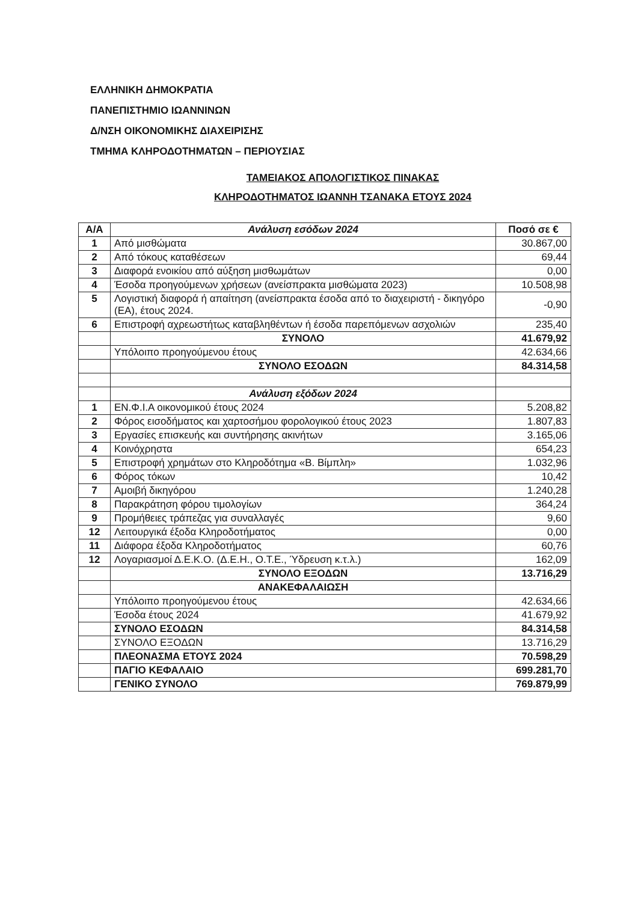ΕΛΛΗΝΙΚΗ ΔΗΜΟΚΡΑΤΙΑ
ΠΑΝΕΠΙΣΤΗΜΙΟ ΙΩΑΝΝΙΝΩΝ
Δ/ΝΣΗ ΟΙΚΟΝΟΜΙΚΗΣ ΔΙΑΧΕΙΡΙΣΗΣ
ΤΜΗΜΑ ΚΛΗΡΟΔΟΤΗΜΑΤΩΝ – ΠΕΡΙΟΥΣΙΑΣ
ΤΑΜΕΙΑΚΟΣ ΑΠΟΛΟΓΙΣΤΙΚΟΣ ΠΙΝΑΚΑΣ
ΚΛΗΡΟΔΟΤΗΜΑΤΟΣ ΙΩΑΝΝΗ ΤΣΑΝΑΚΑ ΕΤΟΥΣ 2024
| Α/Α | Ανάλυση εσόδων 2024 | Ποσό σε € |
| --- | --- | --- |
| 1 | Από μισθώματα | 30.867,00 |
| 2 | Από τόκους καταθέσεων | 69,44 |
| 3 | Διαφορά ενοικίου από αύξηση μισθωμάτων | 0,00 |
| 4 | Έσοδα προηγούμενων χρήσεων (ανείσπρακτα μισθώματα 2023) | 10.508,98 |
| 5 | Λογιστική διαφορά ή απαίτηση (ανείσπρακτα έσοδα από το διαχειριστή - δικηγόρο (ΕΑ), έτους 2024. | -0,90 |
| 6 | Επιστροφή αχρεωστήτως καταβληθέντων ή έσοδα παρεπόμενων ασχολιών | 235,40 |
| | ΣΥΝΟΛΟ | 41.679,92 |
| | Υπόλοιπο προηγούμενου έτους | 42.634,66 |
| | ΣΥΝΟΛΟ ΕΣΟΔΩΝ | 84.314,58 |
| | Ανάλυση εξόδων 2024 | |
| 1 | ΕΝ.Φ.Ι.Α οικονομικού έτους 2024 | 5.208,82 |
| 2 | Φόρος εισοδήματος και χαρτοσήμου φορολογικού έτους 2023 | 1.807,83 |
| 3 | Εργασίες επισκευής και συντήρησης ακινήτων | 3.165,06 |
| 4 | Κοινόχρηστα | 654,23 |
| 5 | Επιστροφή χρημάτων στο Κληροδότημα «Β. Βίμπλη» | 1.032,96 |
| 6 | Φόρος τόκων | 10,42 |
| 7 | Αμοιβή δικηγόρου | 1.240,28 |
| 8 | Παρακράτηση φόρου τιμολογίων | 364,24 |
| 9 | Προμήθειες τράπεζας για συναλλαγές | 9,60 |
| 12 | Λειτουργικά έξοδα Κληροδοτήματος | 0,00 |
| 11 | Διάφορα έξοδα Κληροδοτήματος | 60,76 |
| 12 | Λογαριασμοί Δ.Ε.Κ.Ο. (Δ.Ε.Η., Ο.Τ.Ε., Ύδρευση κ.τ.λ.) | 162,09 |
| | ΣΥΝΟΛΟ ΕΞΟΔΩΝ | 13.716,29 |
| | ΑΝΑΚΕΦΑΛΑΙΩΣΗ | |
| | Υπόλοιπο προηγούμενου έτους | 42.634,66 |
| | Έσοδα έτους 2024 | 41.679,92 |
| | ΣΥΝΟΛΟ ΕΣΟΔΩΝ | 84.314,58 |
| | ΣΥΝΟΛΟ ΕΞΟΔΩΝ | 13.716,29 |
| | ΠΛΕΟΝΑΣΜΑ ΕΤΟΥΣ 2024 | 70.598,29 |
| | ΠΑΓΙΟ ΚΕΦΑΛΑΙΟ | 699.281,70 |
| | ΓΕΝΙΚΟ ΣΥΝΟΛΟ | 769.879,99 |